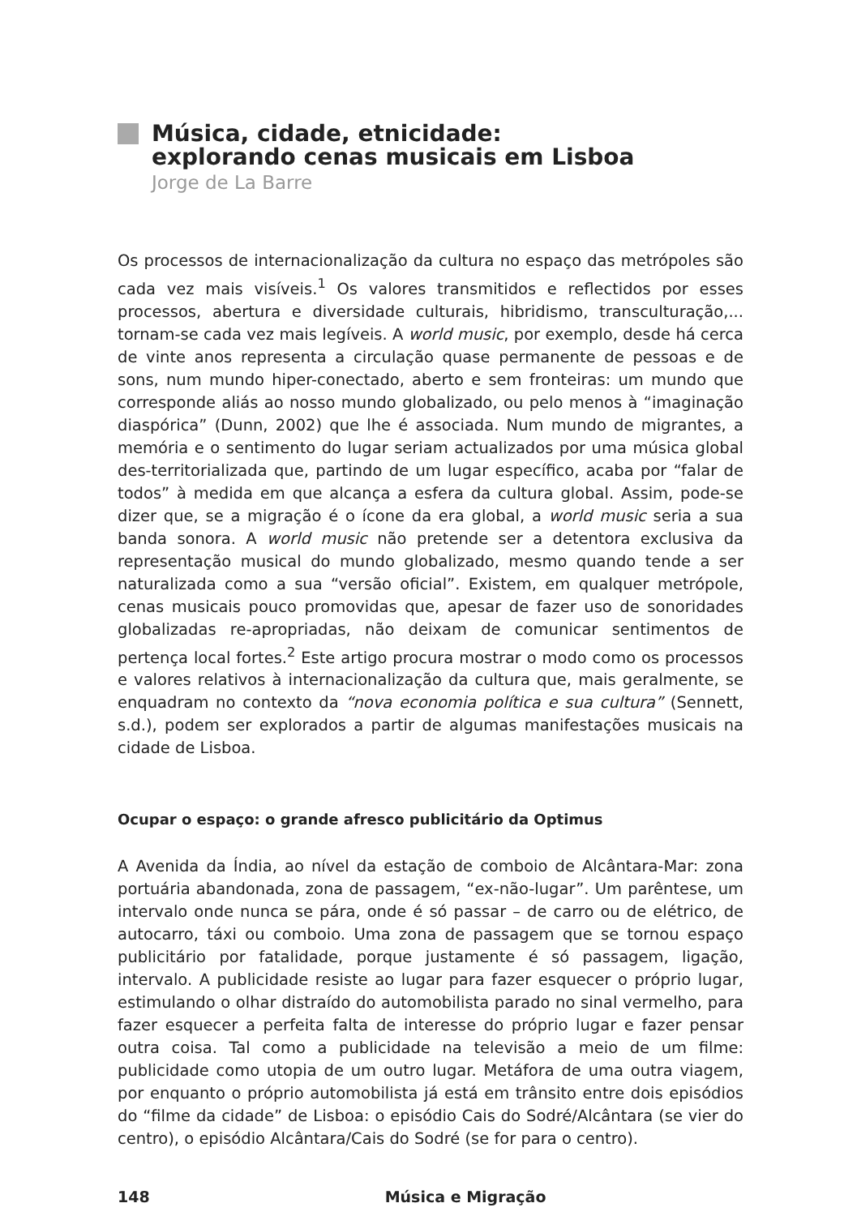Música, cidade, etnicidade:
explorando cenas musicais em Lisboa
Jorge de La Barre
Os processos de internacionalização da cultura no espaço das metrópoles são cada vez mais visíveis.<sup>1</sup> Os valores transmitidos e reflectidos por esses processos, abertura e diversidade culturais, hibridismo, transculturação,... tornam-se cada vez mais legíveis. A world music, por exemplo, desde há cerca de vinte anos representa a circulação quase permanente de pessoas e de sons, num mundo hiper-conectado, aberto e sem fronteiras: um mundo que corresponde aliás ao nosso mundo globalizado, ou pelo menos à “imaginação diaspórica” (Dunn, 2002) que lhe é associada. Num mundo de migrantes, a memória e o sentimento do lugar seriam actualizados por uma música global des-territorializada que, partindo de um lugar específico, acaba por “falar de todos” à medida em que alcança a esfera da cultura global. Assim, pode-se dizer que, se a migração é o ícone da era global, a world music seria a sua banda sonora. A world music não pretende ser a detentora exclusiva da representação musical do mundo globalizado, mesmo quando tende a ser naturalizada como a sua “versão oficial”. Existem, em qualquer metrópole, cenas musicais pouco promovidas que, apesar de fazer uso de sonoridades globalizadas re-apropriadas, não deixam de comunicar sentimentos de pertença local fortes.<sup>2</sup> Este artigo procura mostrar o modo como os processos e valores relativos à internacionalização da cultura que, mais geralmente, se enquadram no contexto da “nova economia política e sua cultura” (Sennett, s.d.), podem ser explorados a partir de algumas manifestações musicais na cidade de Lisboa.
Ocupar o espaço: o grande afresco publicitário da Optimus
A Avenida da Índia, ao nível da estação de comboio de Alcântara-Mar: zona portuária abandonada, zona de passagem, “ex-não-lugar”. Um parêntese, um intervalo onde nunca se pára, onde é só passar – de carro ou de elétrico, de autocarro, táxi ou comboio. Uma zona de passagem que se tornou espaço publicitário por fatalidade, porque justamente é só passagem, ligação, intervalo. A publicidade resiste ao lugar para fazer esquecer o próprio lugar, estimulando o olhar distraído do automobilista parado no sinal vermelho, para fazer esquecer a perfeita falta de interesse do próprio lugar e fazer pensar outra coisa. Tal como a publicidade na televisão a meio de um filme: publicidade como utopia de um outro lugar. Metáfora de uma outra viagem, por enquanto o próprio automobilista já está em trânsito entre dois episódios do “filme da cidade” de Lisboa: o episódio Cais do Sodré/Alcântara (se vier do centro), o episódio Alcântara/Cais do Sodré (se for para o centro).
148 Música e Migração